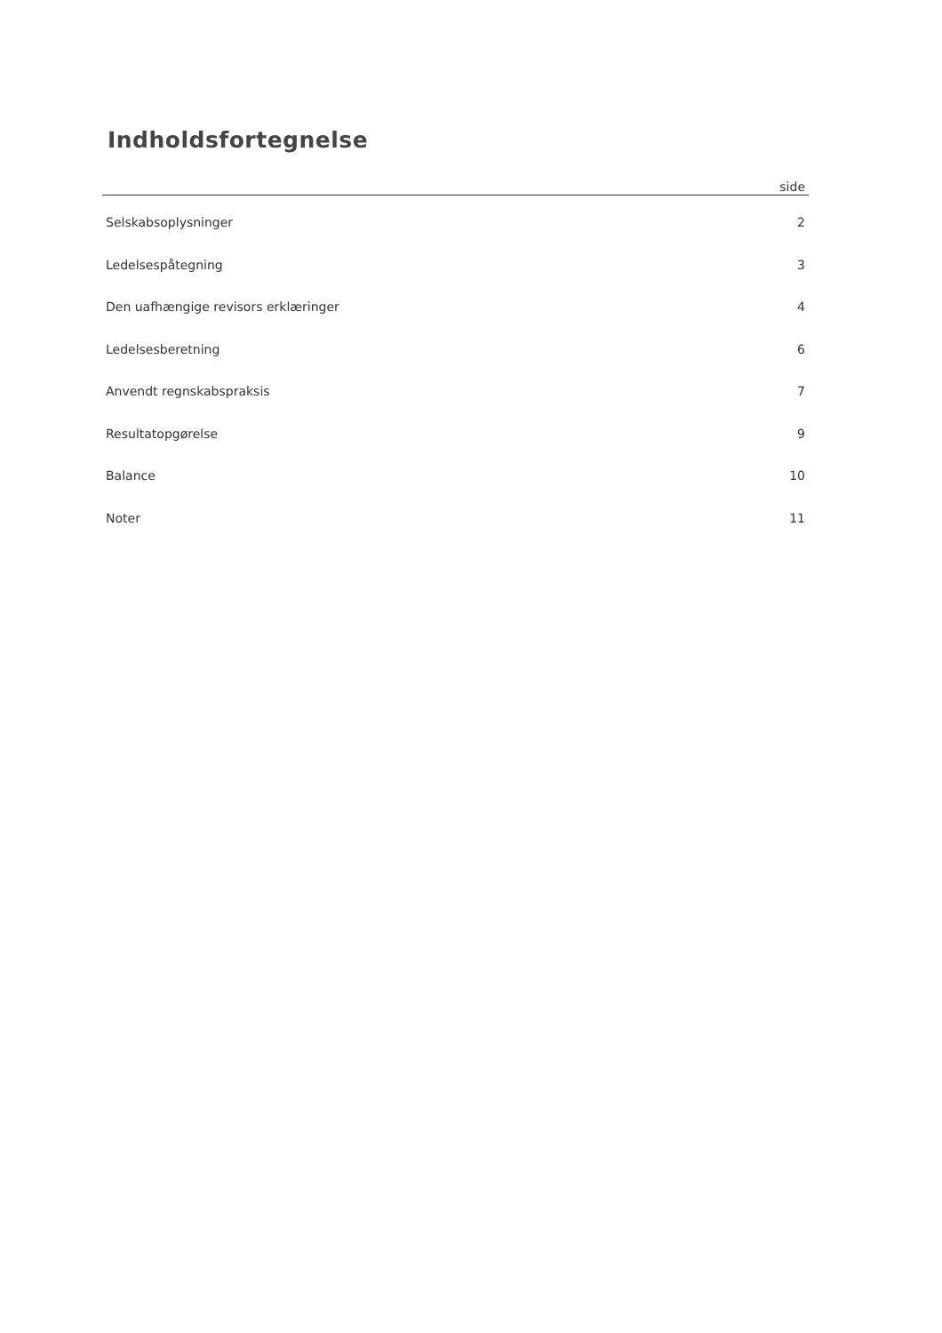Indholdsfortegnelse
side
| Selskabsoplysninger | 2 |
| Ledelsespåtegning | 3 |
| Den uafhængige revisors erklæringer | 4 |
| Ledelsesberetning | 6 |
| Anvendt regnskabspraksis | 7 |
| Resultatopgørelse | 9 |
| Balance | 10 |
| Noter | 11 |